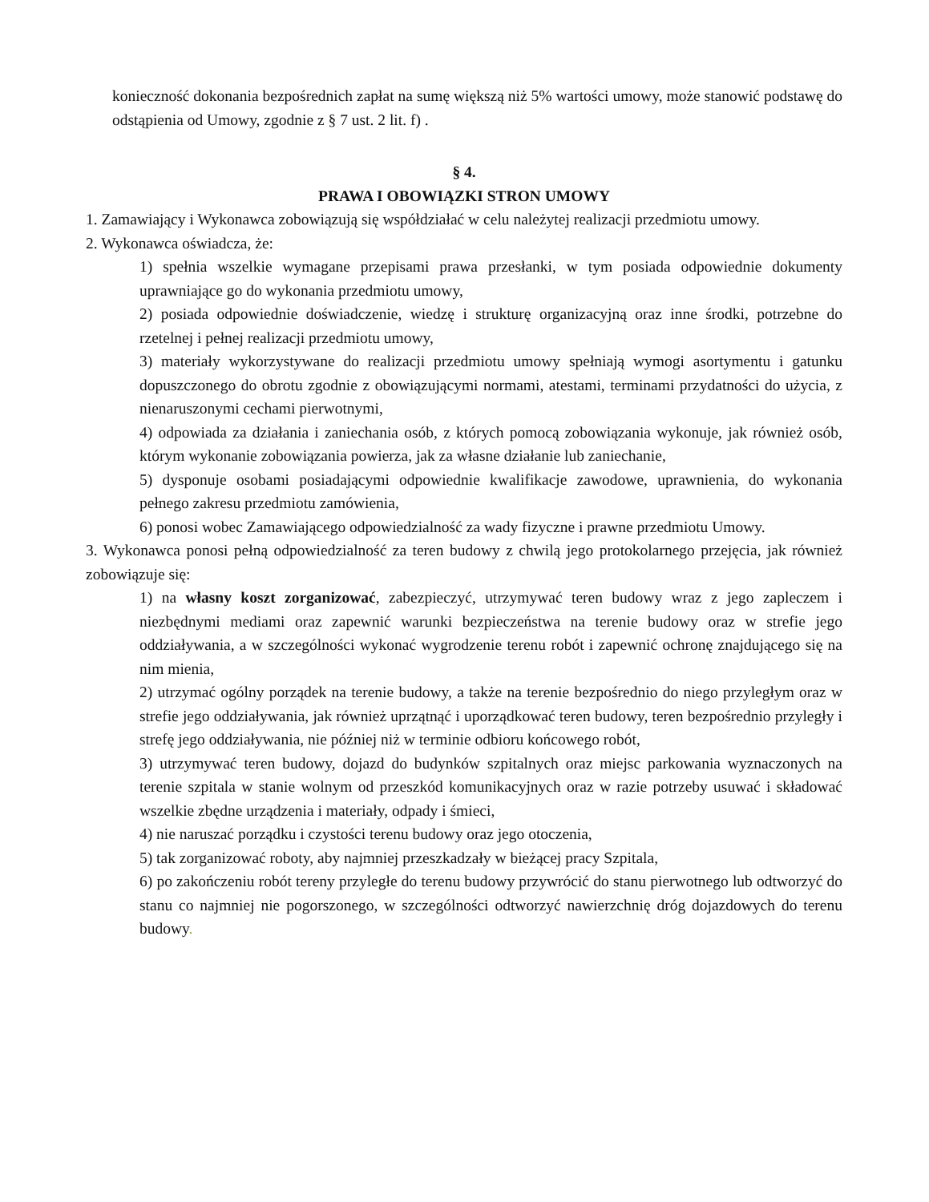konieczność dokonania bezpośrednich zapłat na sumę większą niż 5% wartości umowy, może stanowić podstawę do odstąpienia od Umowy, zgodnie z § 7 ust. 2 lit. f) .
§ 4.
PRAWA I OBOWIĄZKI STRON UMOWY
1. Zamawiający i Wykonawca zobowiązują się współdziałać w celu należytej realizacji przedmiotu umowy.
2. Wykonawca oświadcza, że:
1) spełnia wszelkie wymagane przepisami prawa przesłanki, w tym posiada odpowiednie dokumenty uprawniające go do wykonania przedmiotu umowy,
2) posiada odpowiednie doświadczenie, wiedzę i strukturę organizacyjną oraz inne środki, potrzebne do rzetelnej i pełnej realizacji przedmiotu umowy,
3) materiały wykorzystywane do realizacji przedmiotu umowy spełniają wymogi asortymentu i gatunku dopuszczonego do obrotu zgodnie z obowiązującymi normami, atestami, terminami przydatności do użycia, z nienaruszonymi cechami pierwotnymi,
4) odpowiada za działania i zaniechania osób, z których pomocą zobowiązania wykonuje, jak również osób, którym wykonanie zobowiązania powierza, jak za własne działanie lub zaniechanie,
5) dysponuje osobami posiadającymi odpowiednie kwalifikacje zawodowe, uprawnienia, do wykonania pełnego zakresu przedmiotu zamówienia,
6) ponosi wobec Zamawiającego odpowiedzialność za wady fizyczne i prawne przedmiotu Umowy.
3. Wykonawca ponosi pełną odpowiedzialność za teren budowy z chwilą jego protokolarnego przejęcia, jak również zobowiązuje się:
1) na własny koszt zorganizować, zabezpieczyć, utrzymywać teren budowy wraz z jego zapleczem i niezbędnymi mediami oraz zapewnić warunki bezpieczeństwa na terenie budowy oraz w strefie jego oddziaływania, a w szczególności wykonać wygrodzenie terenu robót i zapewnić ochronę znajdującego się na nim mienia,
2) utrzymać ogólny porządek na terenie budowy, a także na terenie bezpośrednio do niego przyległym oraz w strefie jego oddziaływania, jak również uprzątnąć i uporządkować teren budowy, teren bezpośrednio przyległy i strefę jego oddziaływania, nie później niż w terminie odbioru końcowego robót,
3) utrzymywać teren budowy, dojazd do budynków szpitalnych oraz miejsc parkowania wyznaczonych na terenie szpitala w stanie wolnym od przeszkód komunikacyjnych oraz w razie potrzeby usuwać i składować wszelkie zbędne urządzenia i materiały, odpady i śmieci,
4) nie naruszać porządku i czystości terenu budowy oraz jego otoczenia,
5) tak zorganizować roboty, aby najmniej przeszkadzały w bieżącej pracy Szpitala,
6) po zakończeniu robót tereny przyległe do terenu budowy przywrócić do stanu pierwotnego lub odtworzyć do stanu co najmniej nie pogorszonego, w szczególności odtworzyć nawierzchnię dróg dojazdowych do terenu budowy.